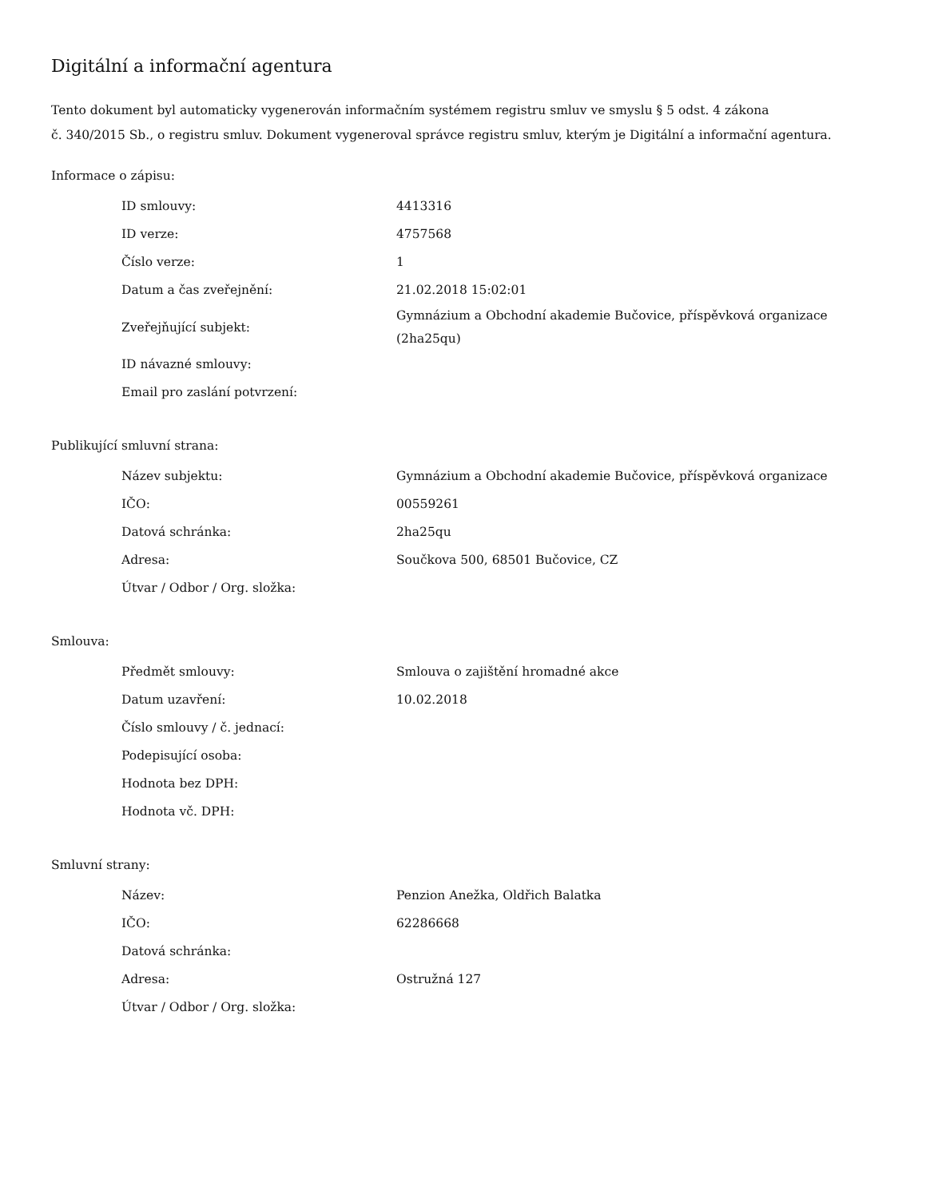Digitální a informační agentura
Tento dokument byl automaticky vygenerován informačním systémem registru smluv ve smyslu § 5 odst. 4 zákona
č. 340/2015 Sb., o registru smluv. Dokument vygeneroval správce registru smluv, kterým je Digitální a informační agentura.
Informace o zápisu:
| ID smlouvy: | 4413316 |
| ID verze: | 4757568 |
| Číslo verze: | 1 |
| Datum a čas zveřejnění: | 21.02.2018 15:02:01 |
| Zveřejňující subjekt: | Gymnázium a Obchodní akademie Bučovice, příspěvková organizace (2ha25qu) |
| ID návazné smlouvy: | |
| Email pro zaslání potvrzení: | |
Publikující smluvní strana:
| Název subjektu: | Gymnázium a Obchodní akademie Bučovice, příspěvková organizace |
| IČO: | 00559261 |
| Datová schránka: | 2ha25qu |
| Adresa: | Součkova 500, 68501 Bučovice, CZ |
| Útvar / Odbor / Org. složka: | |
Smlouva:
| Předmět smlouvy: | Smlouva o zajištění hromadné akce |
| Datum uzavření: | 10.02.2018 |
| Číslo smlouvy / č. jednací: | |
| Podepisující osoba: | |
| Hodnota bez DPH: | |
| Hodnota vč. DPH: | |
Smluvní strany:
| Název: | Penzion Anežka, Oldřich Balatka |
| IČO: | 62286668 |
| Datová schránka: | |
| Adresa: | Ostružná 127 |
| Útvar / Odbor / Org. složka: | |